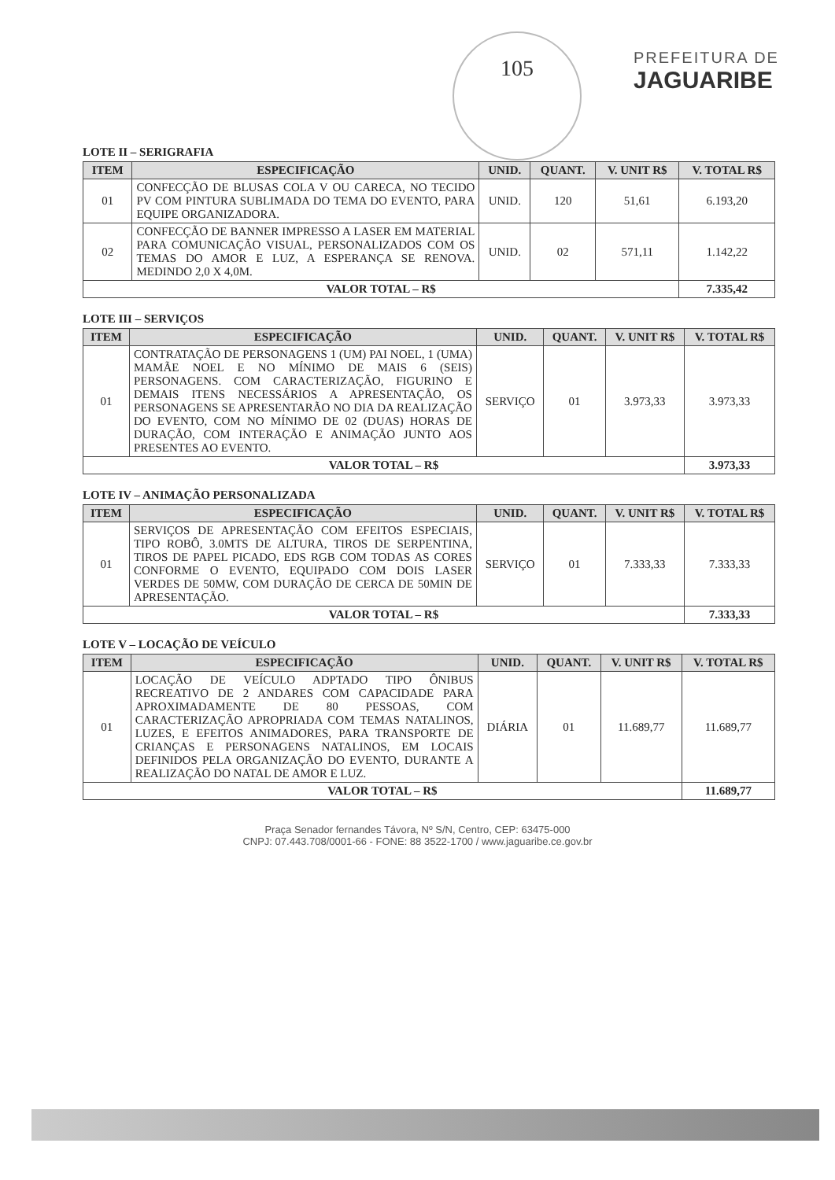105
PREFEITURA DE
JAGUARIBE
LOTE II – SERIGRAFIA
| ITEM | ESPECIFICAÇÃO | UNID. | QUANT. | V. UNIT R$ | V. TOTAL R$ |
| --- | --- | --- | --- | --- | --- |
| 01 | CONFECÇÃO DE BLUSAS COLA V OU CARECA, NO TECIDO PV COM PINTURA SUBLIMADA DO TEMA DO EVENTO, PARA EQUIPE ORGANIZADORA. | UNID. | 120 | 51,61 | 6.193,20 |
| 02 | CONFECÇÃO DE BANNER IMPRESSO A LASER EM MATERIAL PARA COMUNICAÇÃO VISUAL, PERSONALIZADOS COM OS TEMAS DO AMOR E LUZ, A ESPERANÇA SE RENOVA. MEDINDO 2,0 X 4,0M. | UNID. | 02 | 571,11 | 1.142,22 |
| VALOR TOTAL – R$ | | | | | 7.335,42 |
LOTE III – SERVIÇOS
| ITEM | ESPECIFICAÇÃO | UNID. | QUANT. | V. UNIT R$ | V. TOTAL R$ |
| --- | --- | --- | --- | --- | --- |
| 01 | CONTRATAÇÃO DE PERSONAGENS 1 (UM) PAI NOEL, 1 (UMA) MAMÃE NOEL E NO MÍNIMO DE MAIS 6 (SEIS) PERSONAGENS. COM CARACTERIZAÇÃO, FIGURINO E DEMAIS ITENS NECESSÁRIOS A APRESENTAÇÃO, OS PERSONAGENS SE APRESENTARÃO NO DIA DA REALIZAÇÃO DO EVENTO, COM NO MÍNIMO DE 02 (DUAS) HORAS DE DURAÇÃO, COM INTERAÇÃO E ANIMAÇÃO JUNTO AOS PRESENTES AO EVENTO. | SERVIÇO | 01 | 3.973,33 | 3.973,33 |
| VALOR TOTAL – R$ | | | | | 3.973,33 |
LOTE IV – ANIMAÇÃO PERSONALIZADA
| ITEM | ESPECIFICAÇÃO | UNID. | QUANT. | V. UNIT R$ | V. TOTAL R$ |
| --- | --- | --- | --- | --- | --- |
| 01 | SERVIÇOS DE APRESENTAÇÃO COM EFEITOS ESPECIAIS, TIPO ROBÔ, 3.0MTS DE ALTURA, TIROS DE SERPENTINA, TIROS DE PAPEL PICADO, EDS RGB COM TODAS AS CORES CONFORME O EVENTO, EQUIPADO COM DOIS LASER VERDES DE 50MW, COM DURAÇÃO DE CERCA DE 50MIN DE APRESENTAÇÃO. | SERVIÇO | 01 | 7.333,33 | 7.333,33 |
| VALOR TOTAL – R$ | | | | | 7.333,33 |
LOTE V – LOCAÇÃO DE VEÍCULO
| ITEM | ESPECIFICAÇÃO | UNID. | QUANT. | V. UNIT R$ | V. TOTAL R$ |
| --- | --- | --- | --- | --- | --- |
| 01 | LOCAÇÃO DE VEÍCULO ADPTADO TIPO ÔNIBUS RECREATIVO DE 2 ANDARES COM CAPACIDADE PARA APROXIMADAMENTE DE 80 PESSOAS, COM CARACTERIZAÇÃO APROPRIADA COM TEMAS NATALINOS, LUZES, E EFEITOS ANIMADORES, PARA TRANSPORTE DE CRIANÇAS E PERSONAGENS NATALINOS, EM LOCAIS DEFINIDOS PELA ORGANIZAÇÃO DO EVENTO, DURANTE A REALIZAÇÃO DO NATAL DE AMOR E LUZ. | DIÁRIA | 01 | 11.689,77 | 11.689,77 |
| VALOR TOTAL – R$ | | | | | 11.689,77 |
Praça Senador fernandes Távora, Nº S/N, Centro, CEP: 63475-000
CNPJ: 07.443.708/0001-66 - FONE: 88 3522-1700 / www.jaguaribe.ce.gov.br